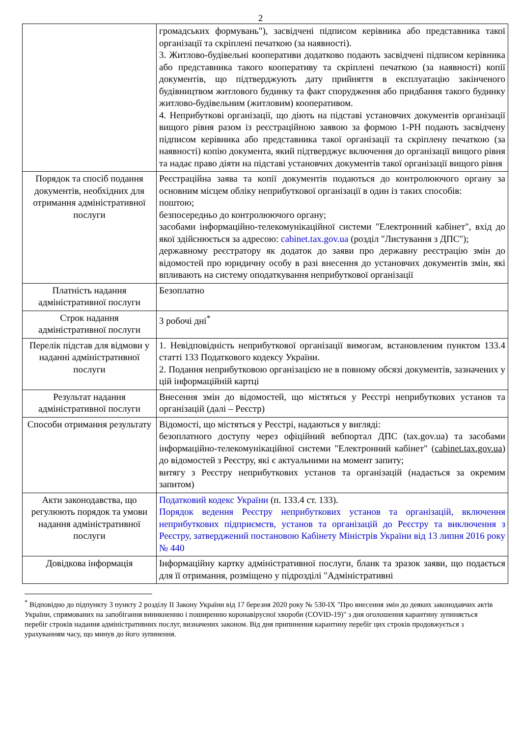2
| | громадських формувань"), засвідчені підписом керівника або представника такої організації та скріплені печаткою (за наявності). 3. Житлово-будівельні кооперативи додатково подають засвідчені підписом керівника або представника такого кооперативу та скріплені печаткою (за наявності) копії документів, що підтверджують дату прийняття в експлуатацію закінченого будівництвом житлового будинку та факт спорудження або придбання такого будинку житлово-будівельним (житловим) кооперативом. 4. Неприбуткові організації, що діють на підставі установчих документів організації вищого рівня разом із реєстраційною заявою за формою 1-РН подають засвідчену підписом керівника або представника такої організації та скріплену печаткою (за наявності) копію документа, який підтверджує включення до організації вищого рівня та надає право діяти на підставі установчих документів такої організації вищого рівня |
| Порядок та спосіб подання документів, необхідних для отримання адміністративної послуги | Реєстраційна заява та копії документів подаються до контролюючого органу за основним місцем обліку неприбуткової організації в один із таких способів: поштою; безпосередньо до контролюючого органу; засобами інформаційно-телекомунікаційної системи "Електронний кабінет", вхід до якої здійснюється за адресою: cabinet.tax.gov.ua (розділ "Листування з ДПС"); державному реєстратору як додаток до заяви про державну реєстрацію змін до відомостей про юридичну особу в разі внесення до установчих документів змін, які впливають на систему оподаткування неприбуткової організації |
| Платність надання адміністративної послуги | Безоплатно |
| Строк надання адміністративної послуги | 3 робочі дні<sup>*</sup> |
| Перелік підстав для відмови у наданні адміністративної послуги | 1. Невідповідність неприбуткової організації вимогам, встановленим пунктом 133.4 статті 133 Податкового кодексу України. 2. Подання неприбутковою організацією не в повному обсязі документів, зазначених у цій інформаційній картці |
| Результат надання адміністративної послуги | Внесення змін до відомостей, що містяться у Реєстрі неприбуткових установ та організацій (далі – Реєстр) |
| Способи отримання результату | Відомості, що містяться у Реєстрі, надаються у вигляді: безоплатного доступу через офіційний вебпортал ДПС (tax.gov.ua) та засобами інформаційно-телекомунікаційної системи "Електронний кабінет" ( cabinet.tax.gov.ua ) до відомостей з Реєстру, які є актуальними на момент запиту; витягу з Реєстру неприбуткових установ та організацій (надається за окремим запитом) |
| Акти законодавства, що регулюють порядок та умови надання адміністративної послуги | Податковий кодекс України (п. 133.4 ст. 133). Порядок ведення Реєстру неприбуткових установ та організацій, включення неприбуткових підприємств, установ та організацій до Реєстру та виключення з Реєстру, затверджений постановою Кабінету Міністрів України від 13 липня 2016 року № 440 |
| Довідкова інформація | Інформаційну картку адміністративної послуги, бланк та зразок заяви, що подається для її отримання, розміщено у підрозділі "Адміністративні |
<sup>*</sup> Відповідно до підпункту 3 пункту 2 розділу II Закону України від 17 березня 2020 року № 530-IX "Про внесення змін до деяких законодавчих актів України, спрямованих на запобігання виникненню і поширенню коронавірусної хвороби (COVID-19)" з дня оголошення карантину зупиняється перебіг строків надання адміністративних послуг, визначених законом. Від дня припинення карантину перебіг цих строків продовжується з урахуванням часу, що минув до його зупинення.